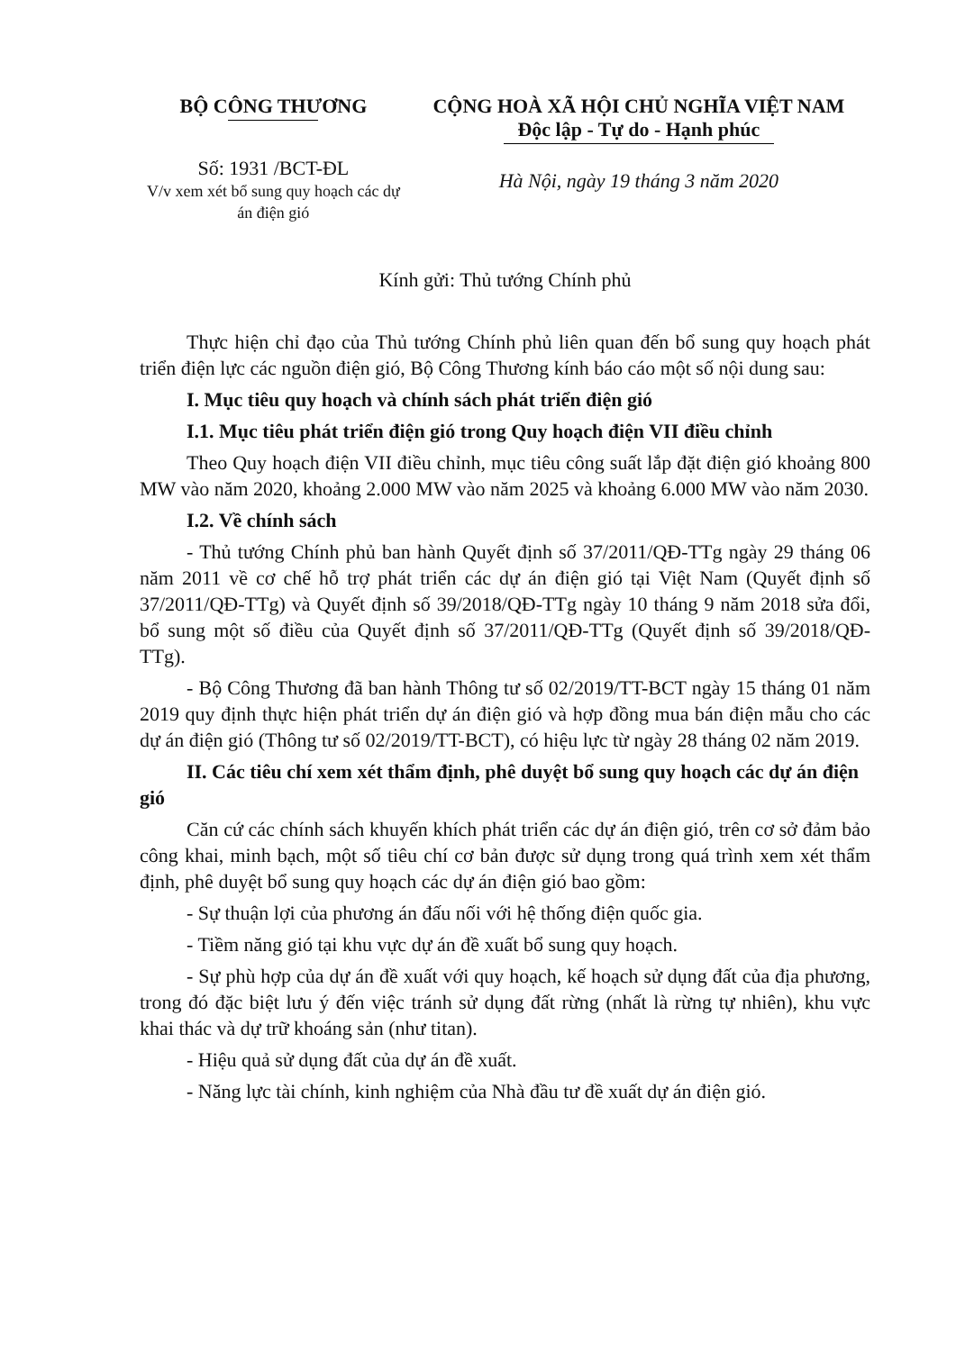BỘ CÔNG THƯƠNG
Số: 1931 /BCT-ĐL
V/v xem xét bổ sung quy hoạch các dự án điện gió
CỘNG HOÀ XÃ HỘI CHỦ NGHĨA VIỆT NAM
Độc lập - Tự do - Hạnh phúc
Hà Nội, ngày 19 tháng 3 năm 2020
Kính gửi: Thủ tướng Chính phủ
Thực hiện chỉ đạo của Thủ tướng Chính phủ liên quan đến bổ sung quy hoạch phát triển điện lực các nguồn điện gió, Bộ Công Thương kính báo cáo một số nội dung sau:
I. Mục tiêu quy hoạch và chính sách phát triển điện gió
I.1. Mục tiêu phát triển điện gió trong Quy hoạch điện VII điều chỉnh
Theo Quy hoạch điện VII điều chỉnh, mục tiêu công suất lắp đặt điện gió khoảng 800 MW vào năm 2020, khoảng 2.000 MW vào năm 2025 và khoảng 6.000 MW vào năm 2030.
I.2. Về chính sách
- Thủ tướng Chính phủ ban hành Quyết định số 37/2011/QĐ-TTg ngày 29 tháng 06 năm 2011 về cơ chế hỗ trợ phát triển các dự án điện gió tại Việt Nam (Quyết định số 37/2011/QĐ-TTg) và Quyết định số 39/2018/QĐ-TTg ngày 10 tháng 9 năm 2018 sửa đổi, bổ sung một số điều của Quyết định số 37/2011/QĐ-TTg (Quyết định số 39/2018/QĐ-TTg).
- Bộ Công Thương đã ban hành Thông tư số 02/2019/TT-BCT ngày 15 tháng 01 năm 2019 quy định thực hiện phát triển dự án điện gió và hợp đồng mua bán điện mẫu cho các dự án điện gió (Thông tư số 02/2019/TT-BCT), có hiệu lực từ ngày 28 tháng 02 năm 2019.
II. Các tiêu chí xem xét thẩm định, phê duyệt bổ sung quy hoạch các dự án điện gió
Căn cứ các chính sách khuyến khích phát triển các dự án điện gió, trên cơ sở đảm bảo công khai, minh bạch, một số tiêu chí cơ bản được sử dụng trong quá trình xem xét thẩm định, phê duyệt bổ sung quy hoạch các dự án điện gió bao gồm:
- Sự thuận lợi của phương án đấu nối với hệ thống điện quốc gia.
- Tiềm năng gió tại khu vực dự án đề xuất bổ sung quy hoạch.
- Sự phù hợp của dự án đề xuất với quy hoạch, kế hoạch sử dụng đất của địa phương, trong đó đặc biệt lưu ý đến việc tránh sử dụng đất rừng (nhất là rừng tự nhiên), khu vực khai thác và dự trữ khoáng sản (như titan).
- Hiệu quả sử dụng đất của dự án đề xuất.
- Năng lực tài chính, kinh nghiệm của Nhà đầu tư đề xuất dự án điện gió.